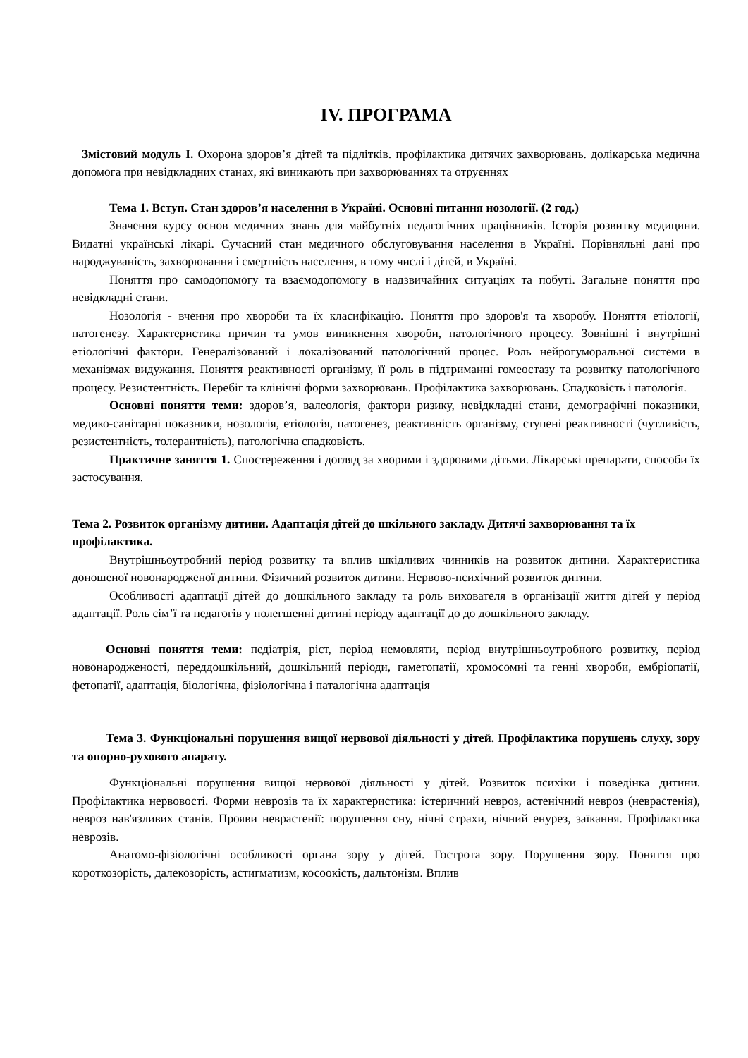IV. ПРОГРАМА
Змістовий модуль І. Охорона здоров’я дітей та підлітків. профілактика дитячих захворювань. долікарська медична допомога при невідкладних станах, які виникають при захворюваннях та отруєннях
Тема 1. Вступ. Стан здоров’я населення в Україні. Основні питання нозології. (2 год.)
Значення курсу основ медичних знань для майбутніх педагогічних працівників. Історія розвитку медицини. Видатні українські лікарі. Сучасний стан медичного обслуговування населення в Україні. Порівняльні дані про народжуваність, захворювання і смертність населення, в тому числі і дітей, в Україні.
Поняття про самодопомогу та взаємодопомогу в надзвичайних ситуаціях та побуті. Загальне поняття про невідкладні стани.
Нозологія - вчення про хвороби та їх класифікацію. Поняття про здоров'я та хворобу. Поняття етіології, патогенезу. Характеристика причин та умов виникнення хвороби, патологічного процесу. Зовнішні і внутрішні етіологічні фактори. Генералізований і локалізований патологічний процес. Роль нейрогуморальної системи в механізмах видужання. Поняття реактивності організму, її роль в підтриманні гомеостазу та розвитку патологічного процесу. Резистентність. Перебіг та клінічні форми захворювань. Профілактика захворювань. Спадковість і патологія.
Основні поняття теми: здоров’я, валеологія, фактори ризику, невідкладні стани, демографічні показники, медико-санітарні показники, нозологія, етіологія, патогенез, реактивність організму, ступені реактивності (чутливість, резистентність, толерантність), патологічна спадковість.
Практичне заняття 1. Спостереження і догляд за хворими і здоровими дітьми. Лікарські препарати, способи їх застосування.
Тема 2. Розвиток організму дитини. Адаптація дітей до шкільного закладу. Дитячі захворювання та їх профілактика.
Внутрішньоутробний період розвитку та вплив шкідливих чинників на розвиток дитини. Характеристика доношеної новонародженої дитини. Фізичний розвиток дитини. Нервово-психічний розвиток дитини.
Особливості адаптації дітей до дошкільного закладу та роль вихователя в організації життя дітей у період адаптації. Роль сім’ї та педагогів у полегшенні дитині періоду адаптації до до дошкільного закладу.
Основні поняття теми: педіатрія, ріст, період немовляти, період внутрішньоутробного розвитку, період новонародженості, переддошкільний, дошкільний періоди, гаметопатії, хромосомні та генні хвороби, ембріопатії, фетопатії, адаптація, біологічна, фізіологічна і паталогічна адаптація
Тема 3. Функціональні порушення вищої нервової діяльності у дітей. Профілактика порушень слуху, зору та опорно-рухового апарату.
Функціональні порушення вищої нервової діяльності у дітей. Розвиток психіки і поведінка дитини. Профілактика нервовості. Форми неврозів та їх характеристика: істеричний невроз, астенічний невроз (неврастенія), невроз нав'язливих станів. Прояви неврастенії: порушення сну, нічні страхи, нічний енурез, заїкання. Профілактика неврозів.
Анатомо-фізіологічні особливості органа зору у дітей. Гострота зору. Порушення зору. Поняття про короткозорість, далекозорість, астигматизм, косоокість, дальтонізм. Вплив